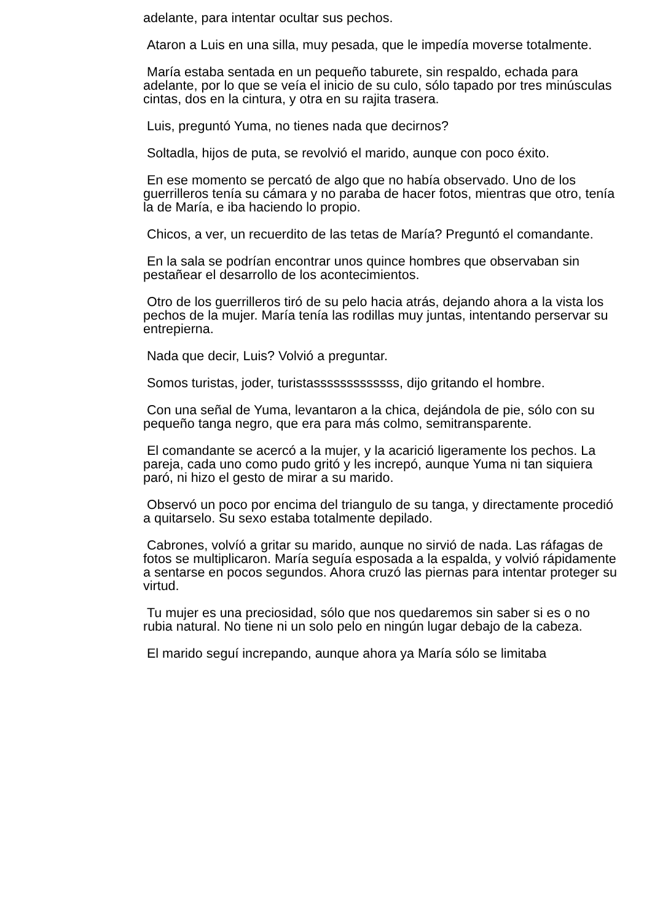adelante, para intentar ocultar sus pechos.
Ataron a Luis en una silla, muy pesada, que le impedía moverse totalmente.
María estaba sentada en un pequeño taburete, sin respaldo, echada para adelante, por lo que se veía el inicio de su culo, sólo tapado por tres minúsculas cintas, dos en la cintura, y otra en su rajita trasera.
Luis, preguntó Yuma, no tienes nada que decirnos?
Soltadla, hijos de puta, se revolvió el marido, aunque con poco éxito.
En ese momento se percató de algo que no había observado. Uno de los guerrilleros tenía su cámara y no paraba de hacer fotos, mientras que otro, tenía la de María, e iba haciendo lo propio.
Chicos, a ver, un recuerdito de las tetas de María? Preguntó el comandante.
En la sala se podrían encontrar unos quince hombres que observaban sin pestañear el desarrollo de los acontecimientos.
Otro de los guerrilleros tiró de su pelo hacia atrás, dejando ahora a la vista los pechos de la mujer. María tenía las rodillas muy juntas, intentando perservar su entrepierna.
Nada que decir, Luis? Volvió a preguntar.
Somos turistas, joder, turistasssssssssssss, dijo gritando el hombre.
Con una señal de Yuma, levantaron a la chica, dejándola de pie, sólo con su pequeño tanga negro, que era para más colmo, semitransparente.
El comandante se acercó a la mujer, y la acarició ligeramente los pechos. La pareja, cada uno como pudo gritó y les increpó, aunque Yuma ni tan siquiera paró, ni hizo el gesto de mirar a su marido.
Observó un poco por encima del triangulo de su tanga, y directamente procedió a quitarselo. Su sexo estaba totalmente depilado.
Cabrones, volvíó a gritar su marido, aunque no sirvió de nada. Las ráfagas de fotos se multiplicaron. María seguía esposada a la espalda, y volvió rápidamente a sentarse en pocos segundos. Ahora cruzó las piernas para intentar proteger su virtud.
Tu mujer es una preciosidad, sólo que nos quedaremos sin saber si es o no rubia natural. No tiene ni un solo pelo en ningún lugar debajo de la cabeza.
El marido seguí increpando, aunque ahora ya María sólo se limitaba